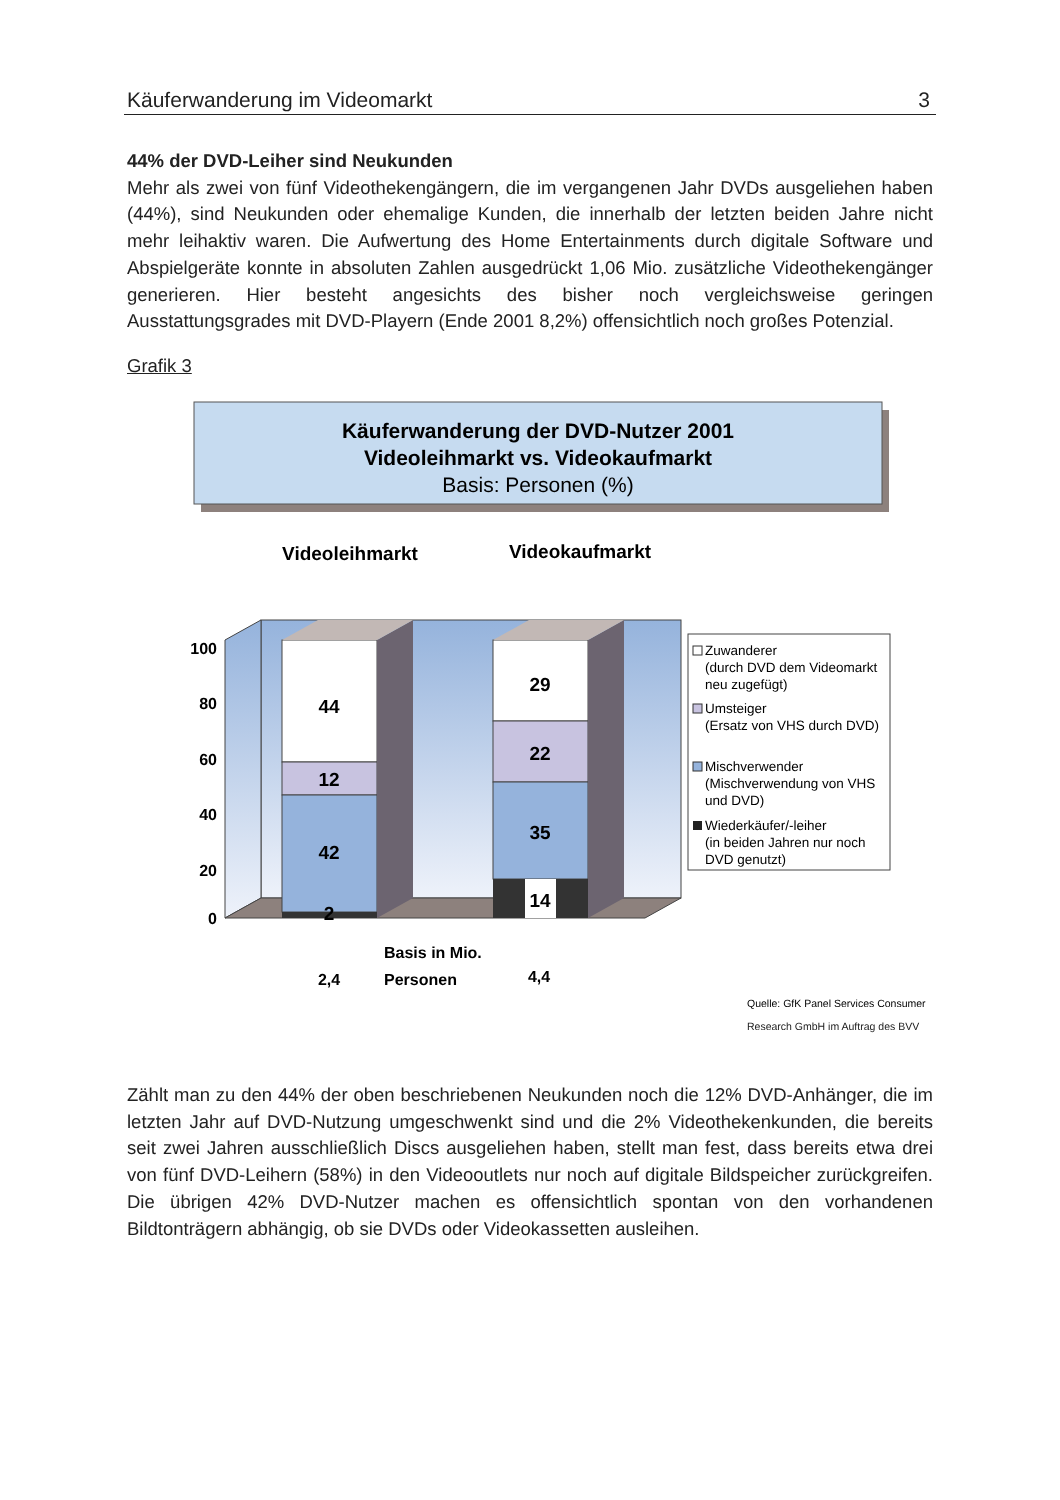Käuferwanderung im Videomarkt 3
44% der DVD-Leiher sind Neukunden
Mehr als zwei von fünf Videothekengängern, die im vergangenen Jahr DVDs ausgeliehen haben (44%), sind Neukunden oder ehemalige Kunden, die innerhalb der letzten beiden Jahre nicht mehr leihaktiv waren. Die Aufwertung des Home Entertainments durch digitale Software und Abspielgeräte konnte in absoluten Zahlen ausgedrückt 1,06 Mio. zusätzliche Videothekengänger generieren. Hier besteht angesichts des bisher noch vergleichsweise geringen Ausstattungsgrades mit DVD-Playern (Ende 2001 8,2%) offensichtlich noch großes Potenzial.
Grafik 3
Käuferwanderung der DVD-Nutzer 2001
Videoleihmarkt vs. Videokaufmarkt
Basis: Personen (%)
Videoleihmarkt
Videokaufmarkt
100
80
60
40
20
0
44
12
42
2
29
22
35
14
Zuwanderer
(durch DVD dem Videomarkt
neu zugefügt)
Umsteiger
(Ersatz von VHS durch DVD)
Mischverwender
(Mischverwendung von VHS
und DVD)
Wiederkäufer/-leiher
(in beiden Jahren nur noch
DVD genutzt)
Basis in Mio.
Personen
2,4
4,4
Quelle: GfK Panel Services Consumer
Research GmbH im Auftrag des BVV
Zählt man zu den 44% der oben beschriebenen Neukunden noch die 12% DVD-Anhänger, die im letzten Jahr auf DVD-Nutzung umgeschwenkt sind und die 2% Videothekenkunden, die bereits seit zwei Jahren ausschließlich Discs ausgeliehen haben, stellt man fest, dass bereits etwa drei von fünf DVD-Leihern (58%) in den Videooutlets nur noch auf digitale Bildspeicher zurückgreifen. Die übrigen 42% DVD-Nutzer machen es offensichtlich spontan von den vorhandenen Bildtonträgern abhängig, ob sie DVDs oder Videokassetten ausleihen.